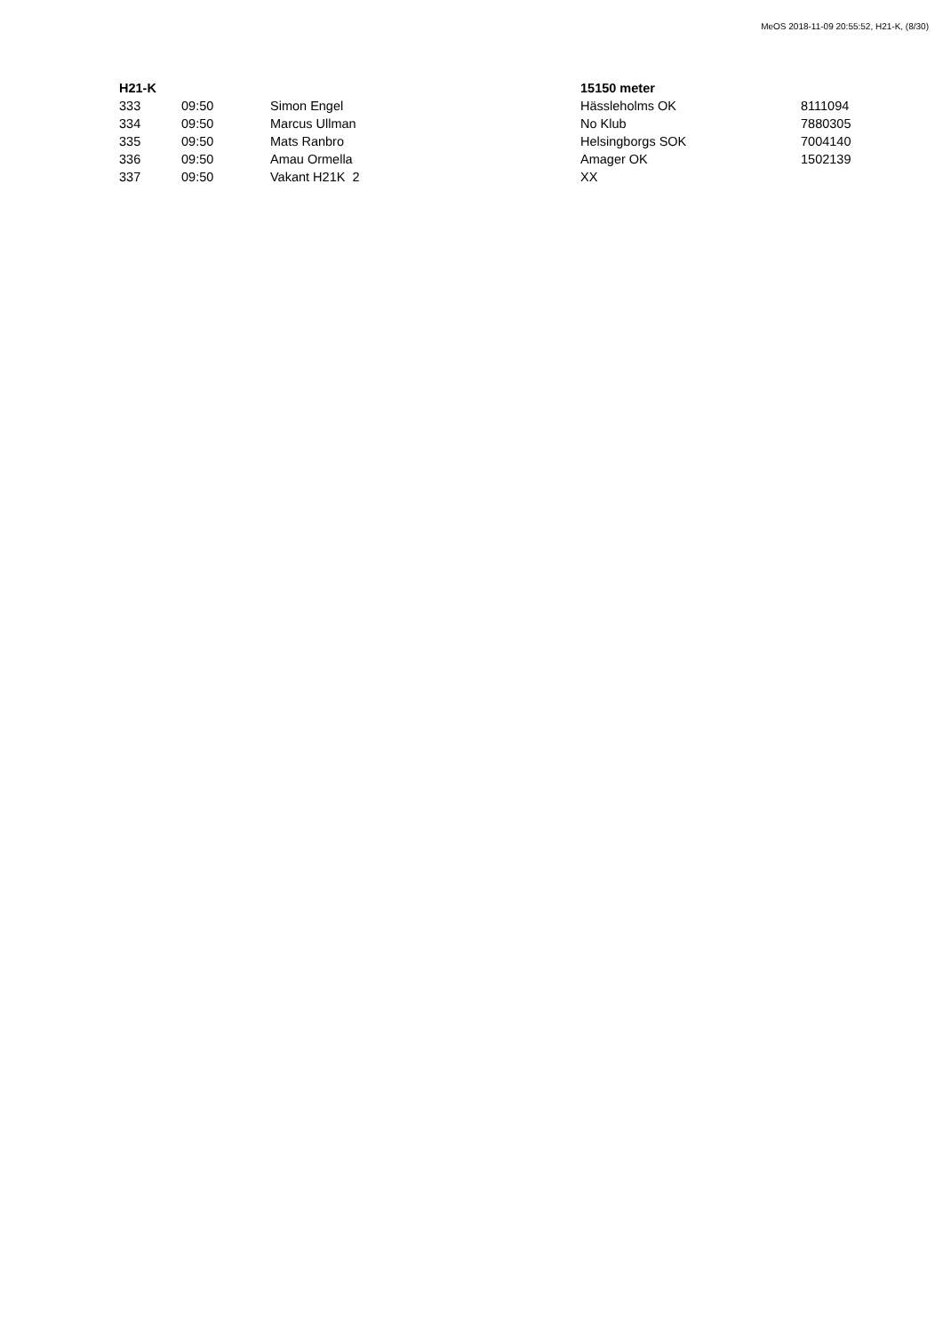MeOS 2018-11-09 20:55:52, H21-K, (8/30)
| H21-K | | | 15150 meter | |
| --- | --- | --- | --- | --- |
| 333 | 09:50 | Simon Engel | Hässleholms OK | 8111094 |
| 334 | 09:50 | Marcus Ullman | No Klub | 7880305 |
| 335 | 09:50 | Mats Ranbro | Helsingborgs SOK | 7004140 |
| 336 | 09:50 | Amau Ormella | Amager OK | 1502139 |
| 337 | 09:50 | Vakant H21K 2 | XX | |